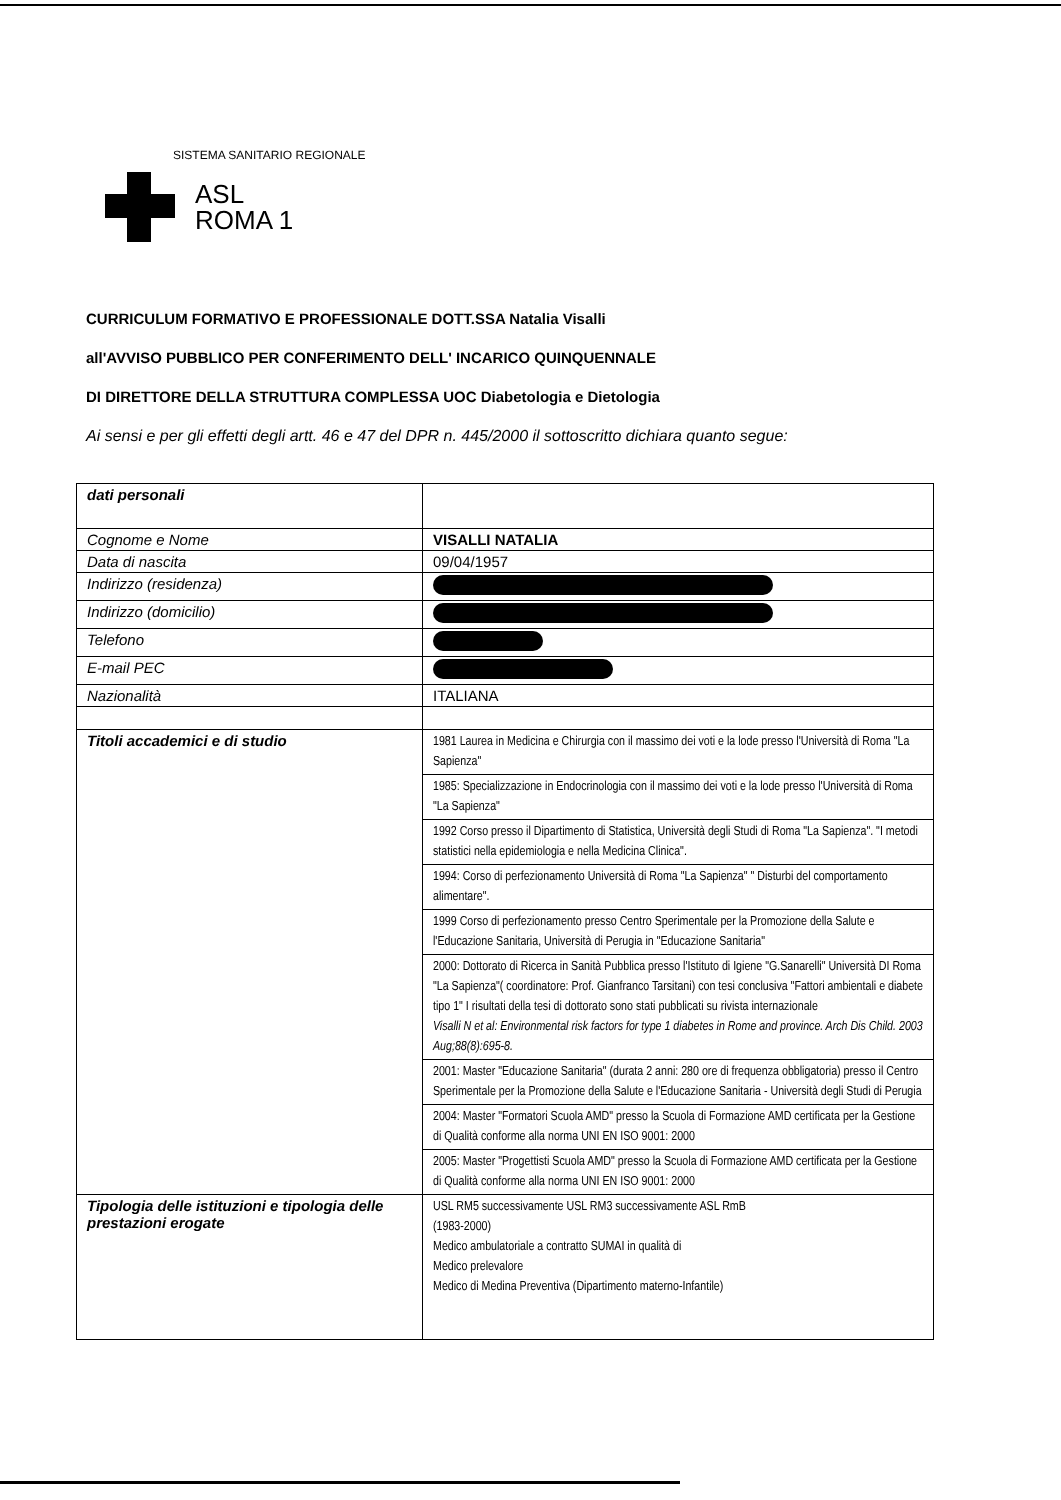SISTEMA SANITARIO REGIONALE
ASL
ROMA 1
CURRICULUM FORMATIVO E PROFESSIONALE DOTT.SSA Natalia Visalli
all'AVVISO PUBBLICO PER CONFERIMENTO DELL' INCARICO QUINQUENNALE
DI DIRETTORE DELLA STRUTTURA COMPLESSA UOC Diabetologia e Dietologia
Ai sensi e per gli effetti degli artt. 46 e 47 del DPR n. 445/2000 il sottoscritto dichiara quanto segue:
| dati personali | |
| Cognome e Nome | VISALLI NATALIA |
| Data di nascita | 09/04/1957 |
| Indirizzo (residenza) | |
| Indirizzo (domicilio) | |
| Telefono | |
| E-mail PEC | |
| Nazionalità | ITALIANA |
| Titoli accademici e di studio | 1981 Laurea in Medicina e Chirurgia con il massimo dei voti e la lode presso l'Università di Roma "La Sapienza" |
| | 1985: Specializzazione in Endocrinologia con il massimo dei voti e la lode presso l'Università di Roma "La Sapienza" |
| | 1992 Corso presso il Dipartimento di Statistica, Università degli Studi di Roma "La Sapienza". "I metodi statistici nella epidemiologia e nella Medicina Clinica". |
| | 1994: Corso di perfezionamento Università di Roma "La Sapienza" " Disturbi del comportamento alimentare". |
| | 1999 Corso di perfezionamento presso Centro Sperimentale per la Promozione della Salute e l'Educazione Sanitaria, Università di Perugia in "Educazione Sanitaria" |
| | 2000: Dottorato di Ricerca in Sanità Pubblica presso l'Istituto di Igiene "G.Sanarelli" Università DI Roma "La Sapienza"( coordinatore: Prof. Gianfranco Tarsitani) con tesi conclusiva "Fattori ambientali e diabete tipo 1" I risultati della tesi di dottorato sono stati pubblicati su rivista internazionale Visalli N et al: Environmental risk factors for type 1 diabetes in Rome and province. Arch Dis Child. 2003 Aug;88(8):695-8. |
| | 2001: Master "Educazione Sanitaria" (durata 2 anni: 280 ore di frequenza obbligatoria) presso il Centro Sperimentale per la Promozione della Salute e l'Educazione Sanitaria - Università degli Studi di Perugia |
| | 2004: Master "Formatori Scuola AMD" presso la Scuola di Formazione AMD certificata per la Gestione di Qualità conforme alla norma UNI EN ISO 9001: 2000 |
| | 2005: Master "Progettisti Scuola AMD" presso la Scuola di Formazione AMD certificata per la Gestione di Qualità conforme alla norma UNI EN ISO 9001: 2000 |
| Tipologia delle istituzioni e tipologia delle prestazioni erogate | USL RM5 successivamente USL RM3 successivamente ASL RmB (1983-2000) Medico ambulatoriale a contratto SUMAI in qualità di Medico prelevalore Medico di Medina Preventiva (Dipartimento materno-Infantile) |